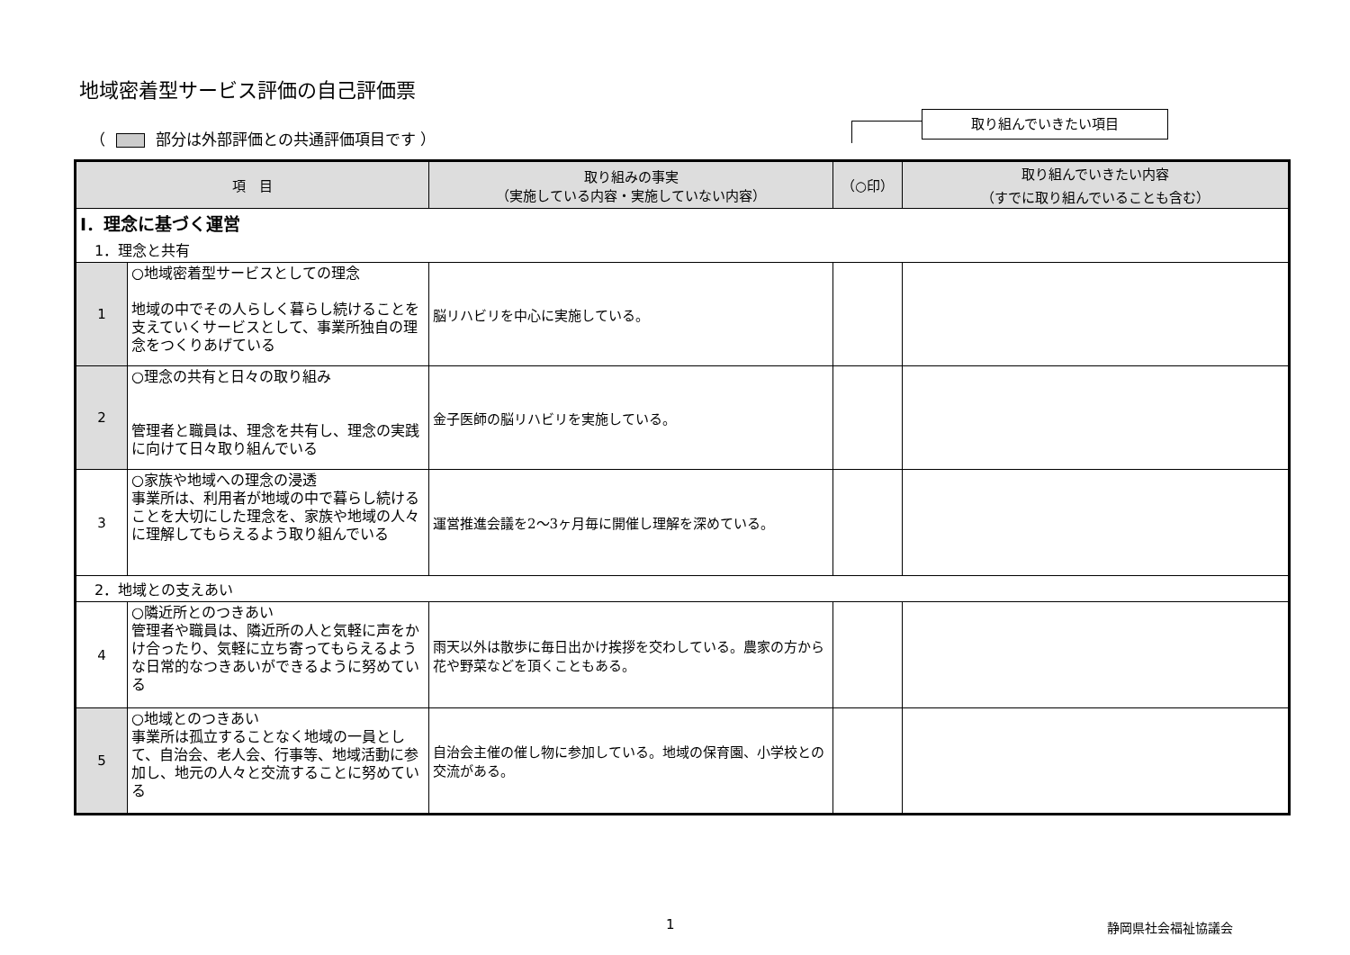地域密着型サービス評価の自己評価票
（ 部分は外部評価との共通評価項目です ）
取り組んでいきたい項目
| 項 目 | | 取り組みの事実 （実施している内容・実施していない内容） | （○印） | 取り組んでいきたい内容 （すでに取り組んでいることも含む） |
| --- | --- | --- | --- | --- |
| Ⅰ．理念に基づく運営 | | | | |
| 1．理念と共有 | | | | |
| 1 | ○地域密着型サービスとしての理念 地域の中でその人らしく暮らし続けることを支えていくサービスとして、事業所独自の理念をつくりあげている | 脳リハビリを中心に実施している。 | | |
| 2 | ○理念の共有と日々の取り組み 管理者と職員は、理念を共有し、理念の実践に向けて日々取り組んでいる | 金子医師の脳リハビリを実施している。 | | |
| 3 | ○家族や地域への理念の浸透 事業所は、利用者が地域の中で暮らし続けることを大切にした理念を、家族や地域の人々に理解してもらえるよう取り組んでいる | 運営推進会議を2～3ヶ月毎に開催し理解を深めている。 | | |
| 2．地域との支えあい | | | | |
| 4 | ○隣近所とのつきあい 管理者や職員は、隣近所の人と気軽に声をかけ合ったり、気軽に立ち寄ってもらえるような日常的なつきあいができるように努めている | 雨天以外は散歩に毎日出かけ挨拶を交わしている。農家の方から花や野菜などを頂くこともある。 | | |
| 5 | ○地域とのつきあい 事業所は孤立することなく地域の一員として、自治会、老人会、行事等、地域活動に参加し、地元の人々と交流することに努めている | 自治会主催の催し物に参加している。地域の保育園、小学校との交流がある。 | | |
1 静岡県社会福祉協議会